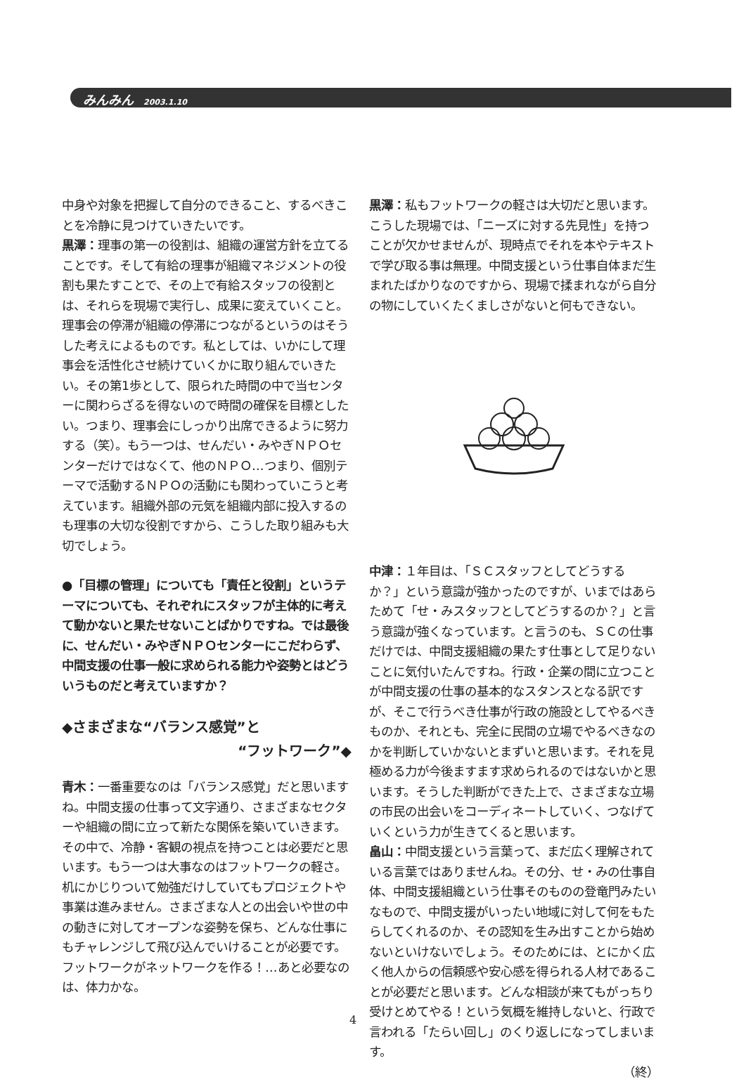みんみん 2003.1.10
中身や対象を把握して自分のできること、するべきことを冷静に見つけていきたいです。
黒澤：理事の第一の役割は、組織の運営方針を立てることです。そして有給の理事が組織マネジメントの役割も果たすことで、その上で有給スタッフの役割とは、それらを現場で実行し、成果に変えていくこと。理事会の停滞が組織の停滞につながるというのはそうした考えによるものです。私としては、いかにして理事会を活性化させ続けていくかに取り組んでいきたい。その第1歩として、限られた時間の中で当センターに関わらざるを得ないので時間の確保を目標としたい。つまり、理事会にしっかり出席できるように努力する（笑）。もう一つは、せんだい・みやぎＮＰＯセンターだけではなくて、他のＮＰＯ…つまり、個別テーマで活動するＮＰＯの活動にも関わっていこうと考えています。組織外部の元気を組織内部に投入するのも理事の大切な役割ですから、こうした取り組みも大切でしょう。
●「目標の管理」についても「責任と役割」というテーマについても、それぞれにスタッフが主体的に考えて動かないと果たせないことばかりですね。では最後に、せんだい・みやぎＮＰＯセンターにこだわらず、中間支援の仕事一般に求められる能力や姿勢とはどういうものだと考えていますか？
◆さまざまな“バランス感覚”と
“フットワーク”◆
青木：一番重要なのは「バランス感覚」だと思いますね。中間支援の仕事って文字通り、さまざまなセクターや組織の間に立って新たな関係を築いていきます。その中で、冷静・客観の視点を持つことは必要だと思います。もう一つは大事なのはフットワークの軽さ。机にかじりついて勉強だけしていてもプロジェクトや事業は進みません。さまざまな人との出会いや世の中の動きに対してオープンな姿勢を保ち、どんな仕事にもチャレンジして飛び込んでいけることが必要です。フットワークがネットワークを作る！…あと必要なのは、体力かな。
黒澤：私もフットワークの軽さは大切だと思います。こうした現場では、「ニーズに対する先見性」を持つことが欠かせませんが、現時点でそれを本やテキストで学び取る事は無理。中間支援という仕事自体まだ生まれたばかりなのですから、現場で揉まれながら自分の物にしていくたくましさがないと何もできない。
中津：１年目は、「ＳＣスタッフとしてどうするか？」という意識が強かったのですが、いまではあらためて「せ・みスタッフとしてどうするのか？」と言う意識が強くなっています。と言うのも、ＳＣの仕事だけでは、中間支援組織の果たす仕事として足りないことに気付いたんですね。行政・企業の間に立つことが中間支援の仕事の基本的なスタンスとなる訳ですが、そこで行うべき仕事が行政の施設としてやるべきものか、それとも、完全に民間の立場でやるべきなのかを判断していかないとまずいと思います。それを見極める力が今後ますます求められるのではないかと思います。そうした判断ができた上で、さまざまな立場の市民の出会いをコーディネートしていく、つなげていくという力が生きてくると思います。
畠山：中間支援という言葉って、まだ広く理解されている言葉ではありませんね。その分、せ・みの仕事自体、中間支援組織という仕事そのものの登竜門みたいなもので、中間支援がいったい地域に対して何をもたらしてくれるのか、その認知を生み出すことから始めないといけないでしょう。そのためには、とにかく広く他人からの信頼感や安心感を得られる人材であることが必要だと思います。どんな相談が来てもがっちり受けとめてやる！という気概を維持しないと、行政で言われる「たらい回し」のくり返しになってしまいます。
（終）
4